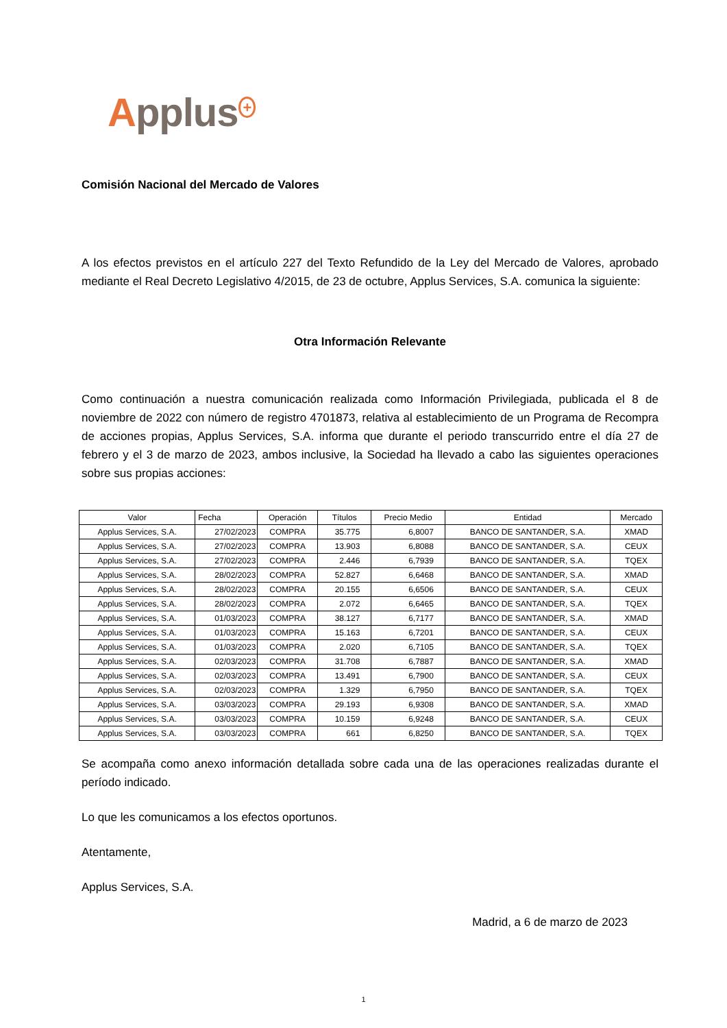Applus<sup>+</sup>
Comisión Nacional del Mercado de Valores
A los efectos previstos en el artículo 227 del Texto Refundido de la Ley del Mercado de Valores, aprobado mediante el Real Decreto Legislativo 4/2015, de 23 de octubre, Applus Services, S.A. comunica la siguiente:
Otra Información Relevante
Como continuación a nuestra comunicación realizada como Información Privilegiada, publicada el 8 de noviembre de 2022 con número de registro 4701873, relativa al establecimiento de un Programa de Recompra de acciones propias, Applus Services, S.A. informa que durante el periodo transcurrido entre el día 27 de febrero y el 3 de marzo de 2023, ambos inclusive, la Sociedad ha llevado a cabo las siguientes operaciones sobre sus propias acciones:
| Valor | Fecha | Operación | Títulos | Precio Medio | Entidad | Mercado |
| --- | --- | --- | --- | --- | --- | --- |
| Applus Services, S.A. | 27/02/2023 | COMPRA | 35.775 | 6,8007 | BANCO DE SANTANDER, S.A. | XMAD |
| Applus Services, S.A. | 27/02/2023 | COMPRA | 13.903 | 6,8088 | BANCO DE SANTANDER, S.A. | CEUX |
| Applus Services, S.A. | 27/02/2023 | COMPRA | 2.446 | 6,7939 | BANCO DE SANTANDER, S.A. | TQEX |
| Applus Services, S.A. | 28/02/2023 | COMPRA | 52.827 | 6,6468 | BANCO DE SANTANDER, S.A. | XMAD |
| Applus Services, S.A. | 28/02/2023 | COMPRA | 20.155 | 6,6506 | BANCO DE SANTANDER, S.A. | CEUX |
| Applus Services, S.A. | 28/02/2023 | COMPRA | 2.072 | 6,6465 | BANCO DE SANTANDER, S.A. | TQEX |
| Applus Services, S.A. | 01/03/2023 | COMPRA | 38.127 | 6,7177 | BANCO DE SANTANDER, S.A. | XMAD |
| Applus Services, S.A. | 01/03/2023 | COMPRA | 15.163 | 6,7201 | BANCO DE SANTANDER, S.A. | CEUX |
| Applus Services, S.A. | 01/03/2023 | COMPRA | 2.020 | 6,7105 | BANCO DE SANTANDER, S.A. | TQEX |
| Applus Services, S.A. | 02/03/2023 | COMPRA | 31.708 | 6,7887 | BANCO DE SANTANDER, S.A. | XMAD |
| Applus Services, S.A. | 02/03/2023 | COMPRA | 13.491 | 6,7900 | BANCO DE SANTANDER, S.A. | CEUX |
| Applus Services, S.A. | 02/03/2023 | COMPRA | 1.329 | 6,7950 | BANCO DE SANTANDER, S.A. | TQEX |
| Applus Services, S.A. | 03/03/2023 | COMPRA | 29.193 | 6,9308 | BANCO DE SANTANDER, S.A. | XMAD |
| Applus Services, S.A. | 03/03/2023 | COMPRA | 10.159 | 6,9248 | BANCO DE SANTANDER, S.A. | CEUX |
| Applus Services, S.A. | 03/03/2023 | COMPRA | 661 | 6,8250 | BANCO DE SANTANDER, S.A. | TQEX |
Se acompaña como anexo información detallada sobre cada una de las operaciones realizadas durante el período indicado.
Lo que les comunicamos a los efectos oportunos.
Atentamente,
Applus Services, S.A.
Madrid, a 6 de marzo de 2023
1